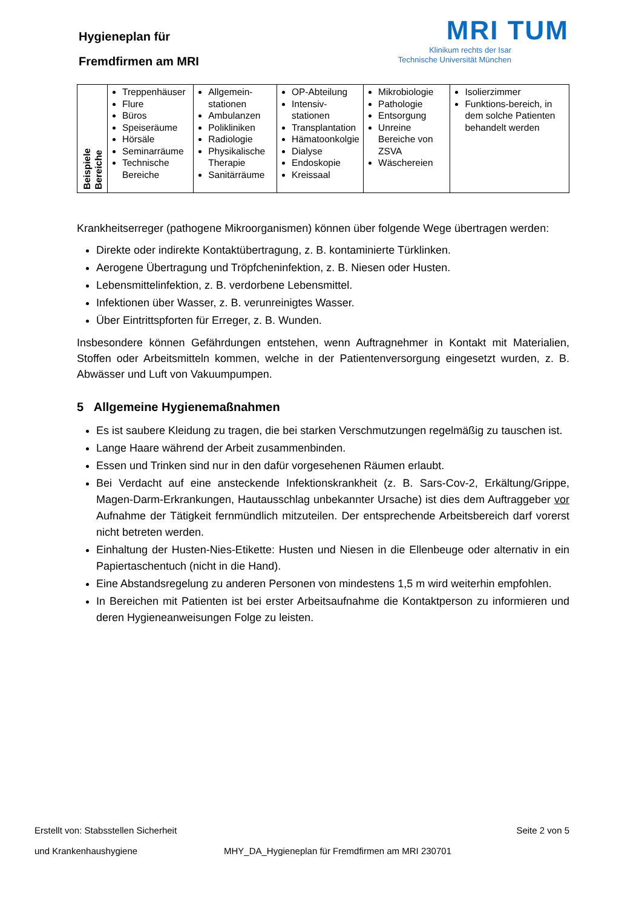Hygieneplan für
Fremdfirmen am MRI
MRI TUM
Klinikum rechts der Isar
Technische Universität München
| Beispiele Bereiche | Treppenhäuser Flure Büros Speiseräume Hörsäle Seminarräume Technische Bereiche | Allgemein-stationen Ambulanzen Polikliniken Radiologie Physikalische Therapie Sanitärräume | OP-Abteilung Intensiv-stationen Transplantation Hämatoonkolgie Dialyse Endoskopie Kreissaal | Mikrobiologie Pathologie Entsorgung Unreine Bereiche von ZSVA Wäschereien | Isolierzimmer Funktions-bereich, in dem solche Patienten behandelt werden |
Krankheitserreger (pathogene Mikroorganismen) können über folgende Wege übertragen werden:
Direkte oder indirekte Kontaktübertragung, z. B. kontaminierte Türklinken.
Aerogene Übertragung und Tröpfcheninfektion, z. B. Niesen oder Husten.
Lebensmittelinfektion, z. B. verdorbene Lebensmittel.
Infektionen über Wasser, z. B. verunreinigtes Wasser.
Über Eintrittspforten für Erreger, z. B. Wunden.
Insbesondere können Gefährdungen entstehen, wenn Auftragnehmer in Kontakt mit Materialien, Stoffen oder Arbeitsmitteln kommen, welche in der Patientenversorgung eingesetzt wurden, z. B. Abwässer und Luft von Vakuumpumpen.
5 Allgemeine Hygienemaßnahmen
Es ist saubere Kleidung zu tragen, die bei starken Verschmutzungen regelmäßig zu tauschen ist.
Lange Haare während der Arbeit zusammenbinden.
Essen und Trinken sind nur in den dafür vorgesehenen Räumen erlaubt.
Bei Verdacht auf eine ansteckende Infektionskrankheit (z. B. Sars-Cov-2, Erkältung/Grippe, Magen-Darm-Erkrankungen, Hautausschlag unbekannter Ursache) ist dies dem Auftraggeber vor Aufnahme der Tätigkeit fernmündlich mitzuteilen. Der entsprechende Arbeitsbereich darf vorerst nicht betreten werden.
Einhaltung der Husten-Nies-Etikette: Husten und Niesen in die Ellenbeuge oder alternativ in ein Papiertaschentuch (nicht in die Hand).
Eine Abstandsregelung zu anderen Personen von mindestens 1,5 m wird weiterhin empfohlen.
In Bereichen mit Patienten ist bei erster Arbeitsaufnahme die Kontaktperson zu informieren und deren Hygieneanweisungen Folge zu leisten.
Erstellt von: Stabsstellen Sicherheit Seite 2 von 5
und Krankenhaushygiene MHY_DA_Hygieneplan für Fremdfirmen am MRI 230701